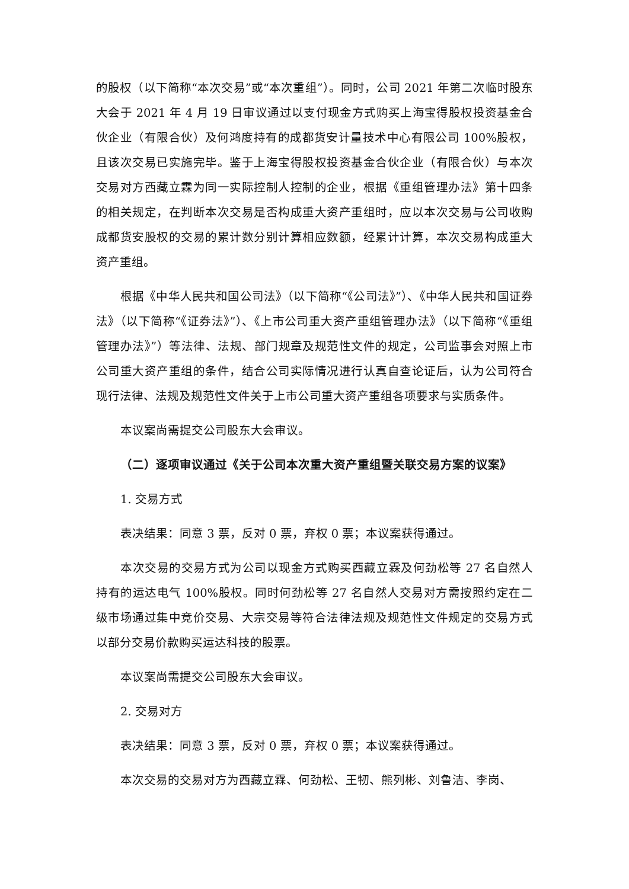的股权（以下简称“本次交易”或“本次重组”）。同时，公司 2021 年第二次临时股东大会于 2021 年 4 月 19 日审议通过以支付现金方式购买上海宝得股权投资基金合伙企业（有限合伙）及何鸿度持有的成都货安计量技术中心有限公司 100%股权，且该次交易已实施完毕。鉴于上海宝得股权投资基金合伙企业（有限合伙）与本次交易对方西藏立霖为同一实际控制人控制的企业，根据《重组管理办法》第十四条的相关规定，在判断本次交易是否构成重大资产重组时，应以本次交易与公司收购成都货安股权的交易的累计数分别计算相应数额，经累计计算，本次交易构成重大资产重组。
根据《中华人民共和国公司法》（以下简称“《公司法》”）、《中华人民共和国证券法》（以下简称“《证券法》”）、《上市公司重大资产重组管理办法》（以下简称“《重组管理办法》”）等法律、法规、部门规章及规范性文件的规定，公司监事会对照上市公司重大资产重组的条件，结合公司实际情况进行认真自查论证后，认为公司符合现行法律、法规及规范性文件关于上市公司重大资产重组各项要求与实质条件。
本议案尚需提交公司股东大会审议。
（二）逐项审议通过《关于公司本次重大资产重组暨关联交易方案的议案》
1. 交易方式
表决结果：同意 3 票，反对 0 票，弃权 0 票；本议案获得通过。
本次交易的交易方式为公司以现金方式购买西藏立霖及何劲松等 27 名自然人持有的运达电气 100%股权。同时何劲松等 27 名自然人交易对方需按照约定在二级市场通过集中竞价交易、大宗交易等符合法律法规及规范性文件规定的交易方式以部分交易价款购买运达科技的股票。
本议案尚需提交公司股东大会审议。
2. 交易对方
表决结果：同意 3 票，反对 0 票，弃权 0 票；本议案获得通过。
本次交易的交易对方为西藏立霖、何劲松、王牣、熊列彬、刘鲁洁、李岗、